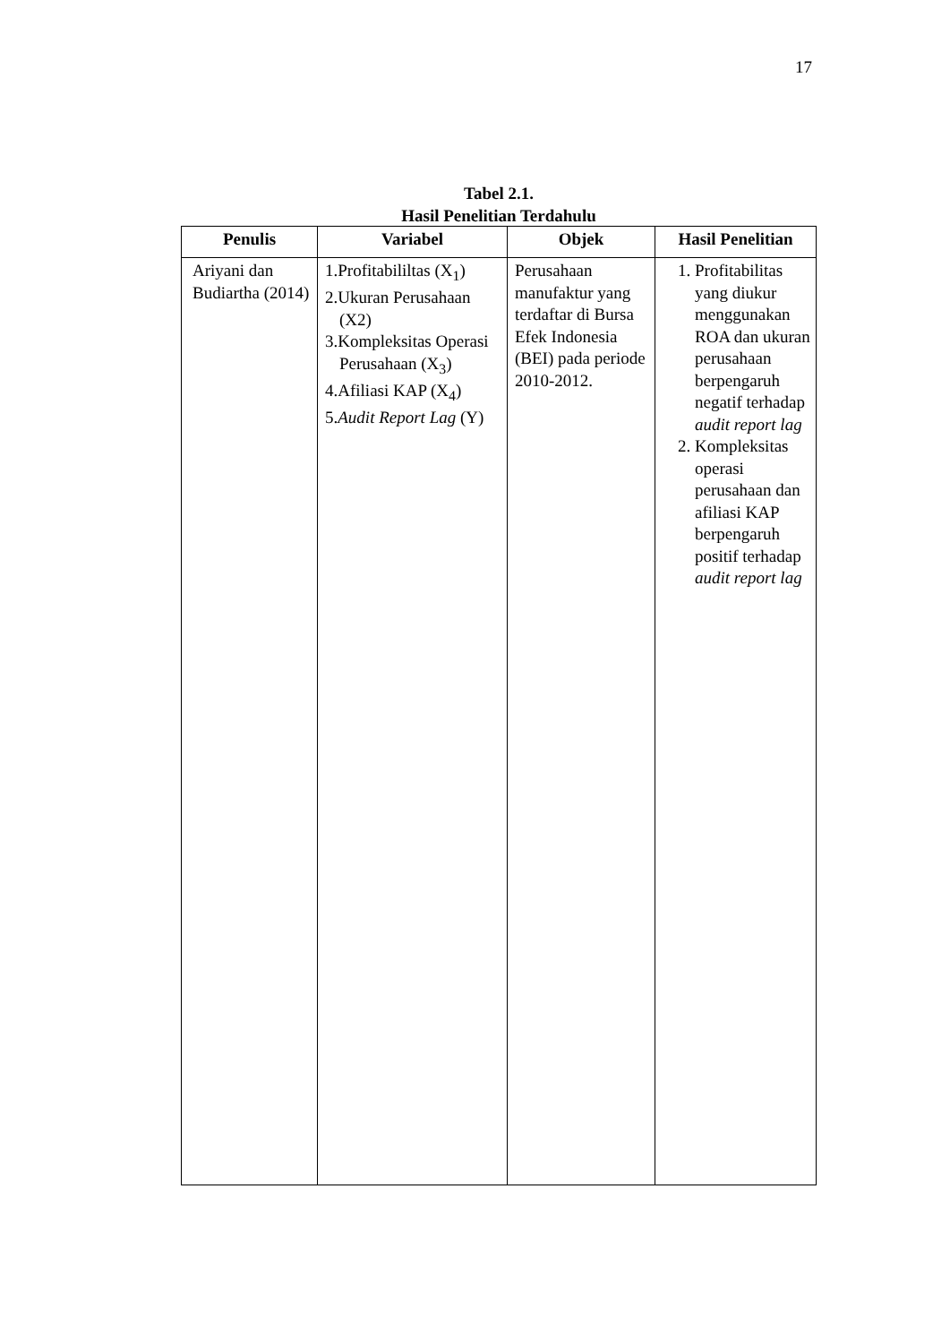17
Tabel 2.1.
Hasil Penelitian Terdahulu
| Penulis | Variabel | Objek | Hasil Penelitian |
| --- | --- | --- | --- |
| Ariyani dan Budiartha (2014) | 1.Profitabililtas (X<sub>1</sub>) 2.Ukuran Perusahaan (X2) 3.Kompleksitas Operasi Perusahaan (X<sub>3</sub>) 4.Afiliasi KAP (X<sub>4</sub>) 5. Audit Report Lag (Y) | Perusahaan manufaktur yang terdaftar di Bursa Efek Indonesia (BEI) pada periode 2010-2012. | 1. Profitabilitas yang diukur menggunakan ROA dan ukuran perusahaan berpengaruh negatif terhadap audit report lag 2. Kompleksitas operasi perusahaan dan afiliasi KAP berpengaruh positif terhadap audit report lag |